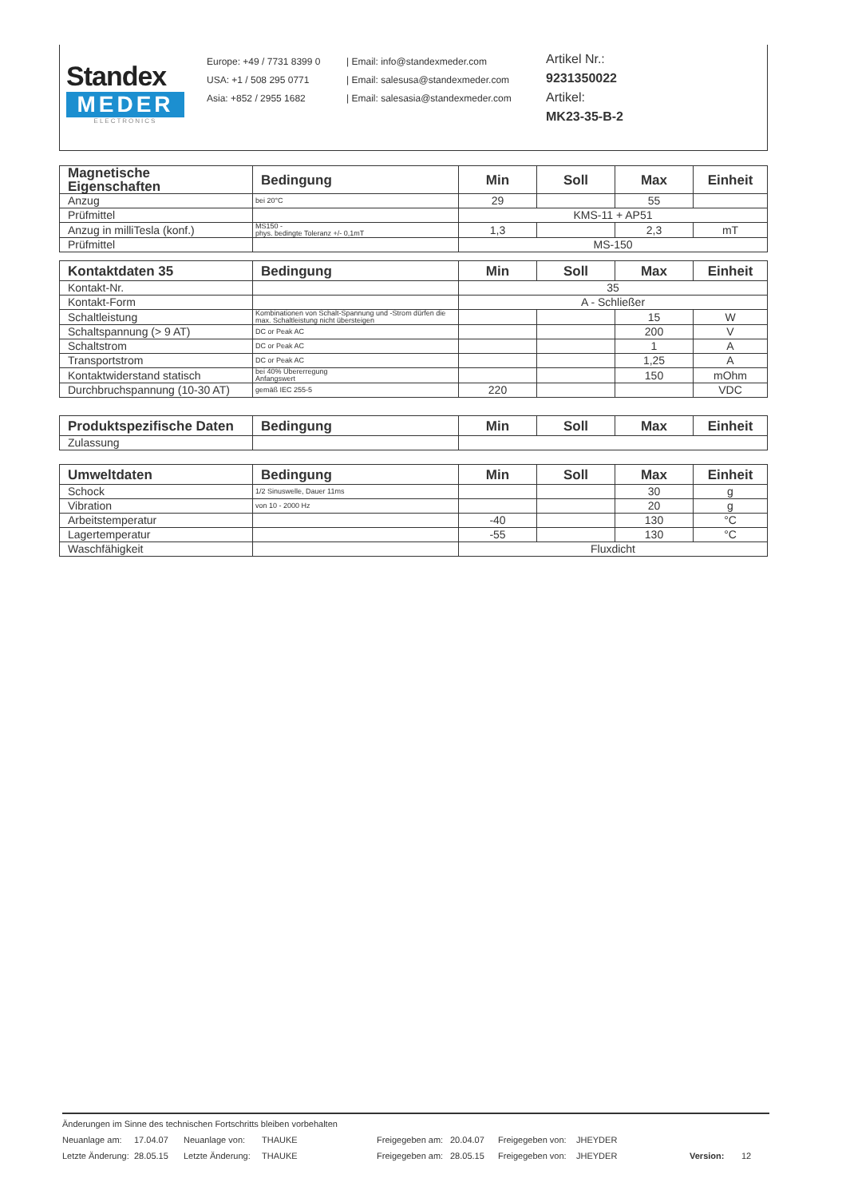Standex
MEDER
ELECTRONICS
Europe: +49 / 7731 8399 0
USA: +1 / 508 295 0771
Asia: +852 / 2955 1682
| Email: info@standexmeder.com
| Email: salesusa@standexmeder.com
| Email: salesasia@standexmeder.com
Artikel Nr.:
9231350022
Artikel:
MK23-35-B-2
| Magnetische Eigenschaften | Bedingung | Min | Soll | Max | Einheit |
| --- | --- | --- | --- | --- | --- |
| Anzug | bei 20°C | 29 | | 55 | |
| Prüfmittel | | KMS-11 + AP51 | | | |
| Anzug in milliTesla (konf.) | MS150 - phys. bedingte Toleranz +/- 0,1mT | 1,3 | | 2,3 | mT |
| Prüfmittel | | MS-150 | | | |
| Kontaktdaten 35 | Bedingung | Min | Soll | Max | Einheit |
| --- | --- | --- | --- | --- | --- |
| Kontakt-Nr. | | 35 | | | |
| Kontakt-Form | | A - Schließer | | | |
| Schaltleistung | Kombinationen von Schalt-Spannung und -Strom dürfen die max. Schaltleistung nicht übersteigen | | | 15 | W |
| Schaltspannung (> 9 AT) | DC or Peak AC | | | 200 | V |
| Schaltstrom | DC or Peak AC | | | 1 | A |
| Transportstrom | DC or Peak AC | | | 1,25 | A |
| Kontaktwiderstand statisch | bei 40% Übererregung Anfangswert | | | 150 | mOhm |
| Durchbruchspannung (10-30 AT) | gemäß IEC 255-5 | 220 | | | VDC |
| Produktspezifische Daten | Bedingung | Min | Soll | Max | Einheit |
| --- | --- | --- | --- | --- | --- |
| Zulassung | | | | | |
| Umweltdaten | Bedingung | Min | Soll | Max | Einheit |
| --- | --- | --- | --- | --- | --- |
| Schock | 1/2 Sinuswelle, Dauer 11ms | | | 30 | g |
| Vibration | von 10 - 2000 Hz | | | 20 | g |
| Arbeitstemperatur | | -40 | | 130 | °C |
| Lagertemperatur | | -55 | | 130 | °C |
| Waschfähigkeit | | Fluxdicht | | | |
Änderungen im Sinne des technischen Fortschritts bleiben vorbehalten
Neuanlage am: 17.04.07 Neuanlage von: THAUKE Freigegeben am: 20.04.07 Freigegeben von: JHEYDER
Letzte Änderung: 28.05.15 Letzte Änderung: THAUKE Freigegeben am: 28.05.15 Freigegeben von: JHEYDER Version: 12